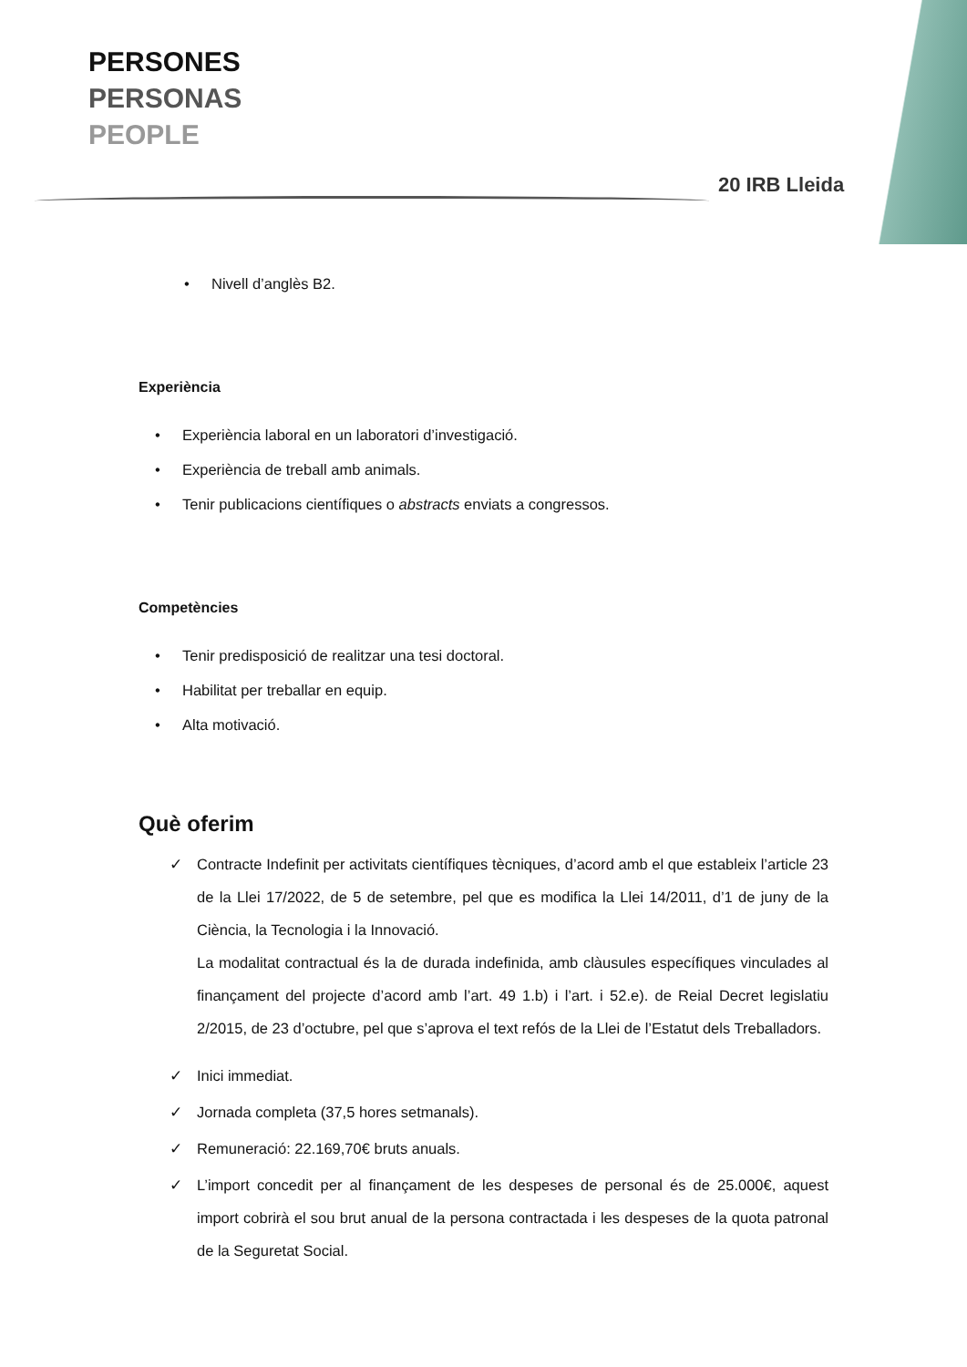PERSONES
PERSONAS
PEOPLE
20 IRB Lleida
• Nivell d’anglès B2.
Experiència
• Experiència laboral en un laboratori d’investigació.
• Experiència de treball amb animals.
• Tenir publicacions científiques o abstracts enviats a congressos.
Competències
• Tenir predisposició de realitzar una tesi doctoral.
• Habilitat per treballar en equip.
• Alta motivació.
Què oferim
✓ Contracte Indefinit per activitats científiques tècniques, d’acord amb el que estableix l’article 23 de la Llei 17/2022, de 5 de setembre, pel que es modifica la Llei 14/2011, d’1 de juny de la Ciència, la Tecnologia i la Innovació.
La modalitat contractual és la de durada indefinida, amb clàusules específiques vinculades al finançament del projecte d’acord amb l’art. 49 1.b) i l’art. i 52.e). de Reial Decret legislatiu 2/2015, de 23 d’octubre, pel que s’aprova el text refós de la Llei de l’Estatut dels Treballadors.
✓ Inici immediat.
✓ Jornada completa (37,5 hores setmanals).
✓ Remuneració: 22.169,70€ bruts anuals.
✓ L’import concedit per al finançament de les despeses de personal és de 25.000€, aquest import cobrirà el sou brut anual de la persona contractada i les despeses de la quota patronal de la Seguretat Social.